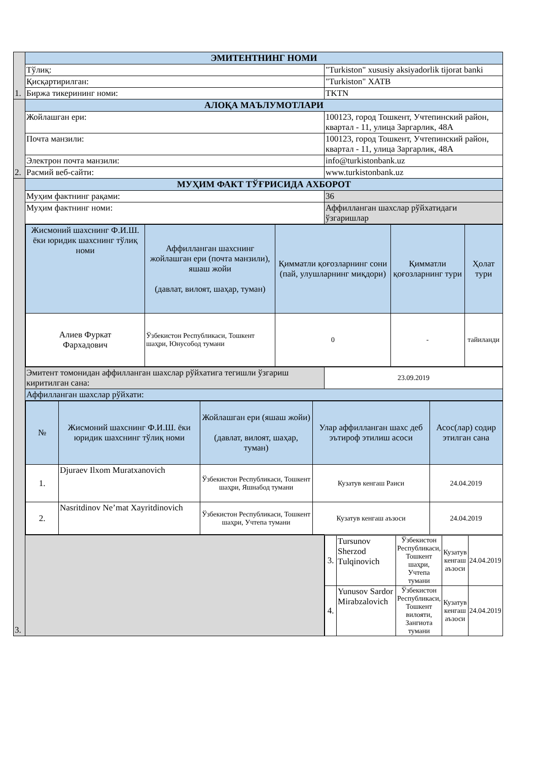| 1. | ЭМИТЕНТНИНГ НОМИ | |
| | Тўлиқ: | "Turkiston" xususiy aksiyadorlik tijorat banki |
| | Қисқартирилган: | "Turkiston" ХАТВ |
| | Биржа тикерининг номи: | TKTN |
| 2. | АЛОҚА МАЪЛУМОТЛАРИ | |
| | Жойлашган ери: | 100123, город Тошкент, Учтепинский район, квартал - 11, улица Заргарлик, 48А |
| | Почта манзили: | 100123, город Тошкент, Учтепинский район, квартал - 11, улица Заргарлик, 48А |
| | Электрон почта манзили: | info@turkistonbank.uz |
| | Расмий веб-сайти: | www.turkistonbank.uz |
| 3. | МУҲИМ ФАКТ ТЎҒРИСИДА АХБОРОТ | |
| | Муҳим фактнинг рақами: | 36 |
| | Муҳим фактнинг номи: | Аффилланган шахслар рўйхатидаги ўзгаришлар |
| | / Жисмоний шахснинг Ф.И.Ш. ёки юридик шахснинг тўлиқ номи / Аффилланган шахснинг жойлашган ери (почта манзили), яшаш жойи (давлат, вилоят, шаҳар, туман) / Қимматли қоғозларнинг сони (пай, улушларнинг миқдори) / Қимматли қоғозларнинг тури / Ҳолат тури / / --- / --- / --- / --- / --- / / Алиев Фуркат Фархадович / Ўзбекистон Республикаси, Тошкент шаҳри, Юнусобод тумани / 0 / - / тайиланди / | |
| | Эмитент томонидан аффилланган шахслар рўйхатига тегишли ўзгариш киритилган сана: | 23.09.2019 |
| | Аффилланган шахслар рўйхати: | |
| | / № / Жисмоний шахснинг Ф.И.Ш. ёки юридик шахснинг тўлиқ номи / Жойлашган ери (яшаш жойи) (давлат, вилоят, шаҳар, туман) / Улар аффилланган шахс деб эътироф этилиш асоси / Асос(лар) содир этилган сана / / --- / --- / --- / --- / --- / / 1. / Djuraev Ilxom Muratxanovich / Ўзбекистон Республикаси, Тошкент шаҳри, Яшнабод тумани / Кузатув кенгаш Раиси / 24.04.2019 / / 2. / Nasritdinov Ne’mat Xayritdinovich / Ўзбекистон Республикаси, Тошкент шаҳри, Учтепа тумани / Кузатув кенгаш аъзоси / 24.04.2019 / | |
| | | / 3. / Tursunov Sherzod Tulqinovich / Ўзбекистон Республикаси, Тошкент шаҳри, Учтепа тумани / Кузатув кенгаш аъзоси / 24.04.2019 / / 4. / Yunusov Sardor Mirabzalovich / Ўзбекистон Республикаси, Тошкент вилояти, Зангиота тумани / Кузатув кенгаш аъзоси / 24.04.2019 / |